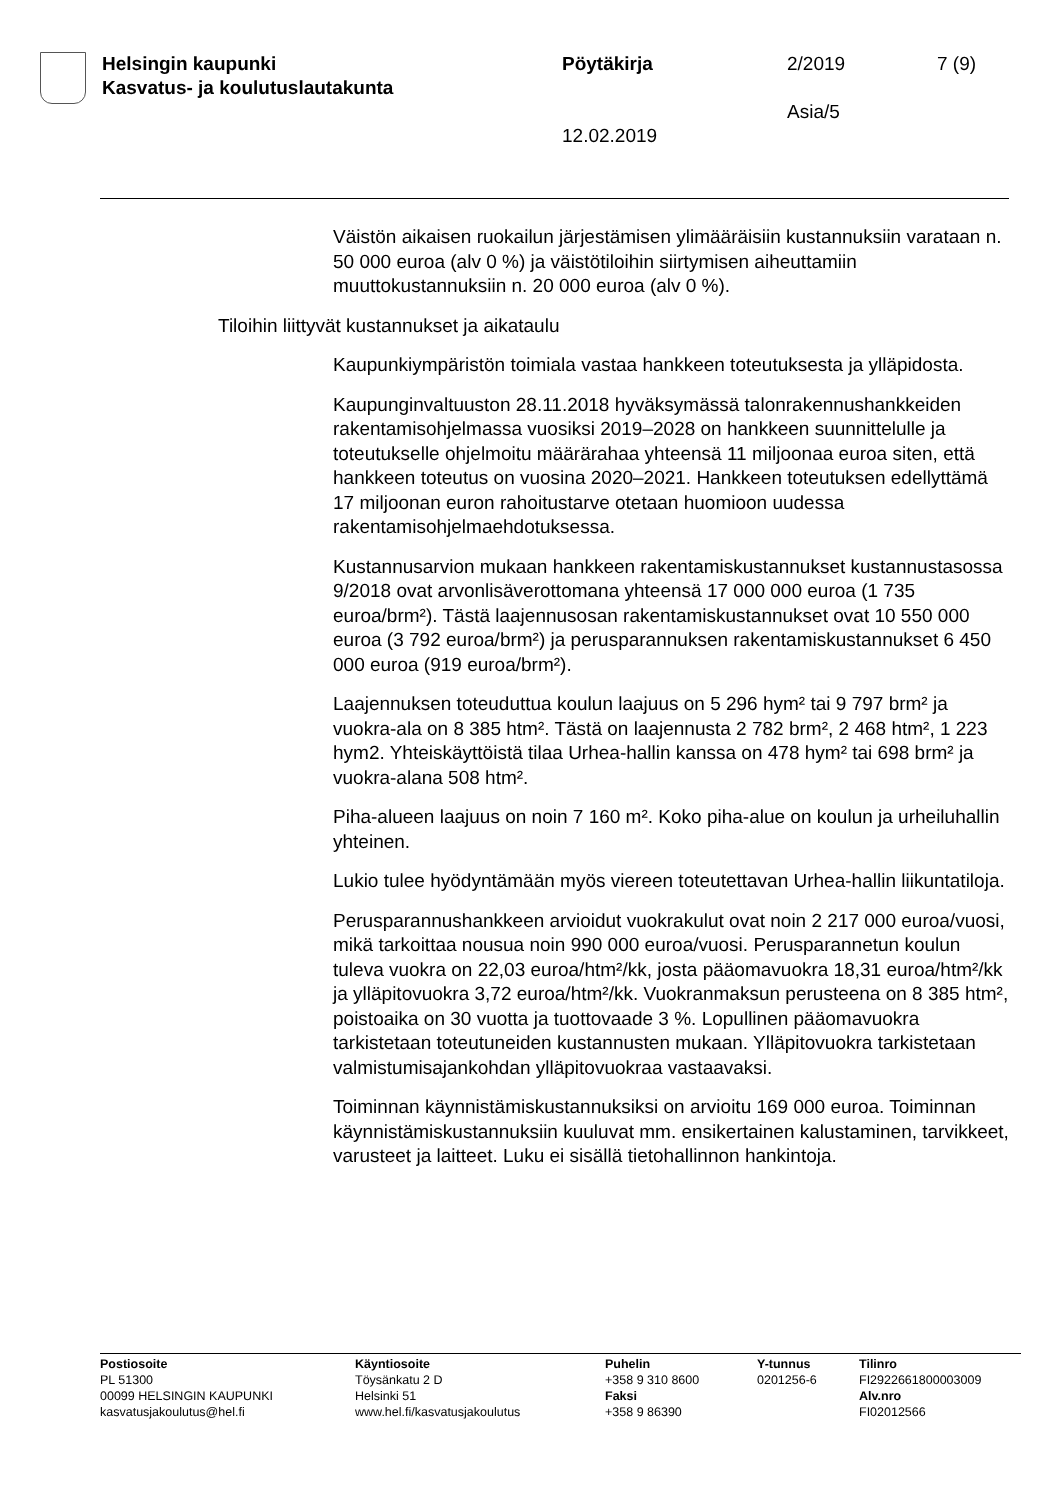Helsingin kaupunki
Kasvatus- ja koulutuslautakunta
Pöytäkirja
12.02.2019
2/2019
Asia/5
7 (9)
Väistön aikaisen ruokailun järjestämisen ylimääräisiin kustannuksiin varataan n. 50 000 euroa (alv 0 %) ja väistötiloihin siirtymisen aiheuttamiin muuttokustannuksiin n. 20 000 euroa (alv 0 %).
Tiloihin liittyvät kustannukset ja aikataulu
Kaupunkiympäristön toimiala vastaa hankkeen toteutuksesta ja ylläpidosta.
Kaupunginvaltuuston 28.11.2018 hyväksymässä talonrakennushankkeiden rakentamisohjelmassa vuosiksi 2019–2028 on hankkeen suunnittelulle ja toteutukselle ohjelmoitu määrärahaa yhteensä 11 miljoonaa euroa siten, että hankkeen toteutus on vuosina 2020–2021. Hankkeen toteutuksen edellyttämä 17 miljoonan euron rahoitustarve otetaan huomioon uudessa rakentamisohjelmaehdotuksessa.
Kustannusarvion mukaan hankkeen rakentamiskustannukset kustannustasossa 9/2018 ovat arvonlisäverottomana yhteensä 17 000 000 euroa (1 735 euroa/brm²). Tästä laajennusosan rakentamiskustannukset ovat 10 550 000 euroa (3 792 euroa/brm²) ja perusparannuksen rakentamiskustannukset 6 450 000 euroa (919 euroa/brm²).
Laajennuksen toteuduttua koulun laajuus on 5 296 hym² tai 9 797 brm² ja vuokra-ala on 8 385 htm². Tästä on laajennusta 2 782 brm², 2 468 htm², 1 223 hym2. Yhteiskäyttöistä tilaa Urhea-hallin kanssa on 478 hym² tai 698 brm² ja vuokra-alana 508 htm².
Piha-alueen laajuus on noin 7 160 m². Koko piha-alue on koulun ja urheiluhallin yhteinen.
Lukio tulee hyödyntämään myös viereen toteutettavan Urhea-hallin liikuntatiloja.
Perusparannushankkeen arvioidut vuokrakulut ovat noin 2 217 000 euroa/vuosi, mikä tarkoittaa nousua noin 990 000 euroa/vuosi. Perusparannetun koulun tuleva vuokra on 22,03 euroa/htm²/kk, josta pääomavuokra 18,31 euroa/htm²/kk ja ylläpitovuokra 3,72 euroa/htm²/kk. Vuokranmaksun perusteena on 8 385 htm², poistoaika on 30 vuotta ja tuottovaade 3 %. Lopullinen pääomavuokra tarkistetaan toteutuneiden kustannusten mukaan. Ylläpitovuokra tarkistetaan valmistumisajankohdan ylläpitovuokraa vastaavaksi.
Toiminnan käynnistämiskustannuksiksi on arvioitu 169 000 euroa. Toiminnan käynnistämiskustannuksiin kuuluvat mm. ensikertainen kalustaminen, tarvikkeet, varusteet ja laitteet. Luku ei sisällä tietohallinnon hankintoja.
Postiosoite
PL 51300
00099 HELSINGIN KAUPUNKI
kasvatusjakoulutus@hel.fi
Käyntiosoite
Töysänkatu 2 D
Helsinki 51
www.hel.fi/kasvatusjakoulutus
Puhelin
+358 9 310 8600
Faksi
+358 9 86390
Y-tunnus
0201256-6
Tilinro
FI2922661800003009
Alv.nro
FI02012566